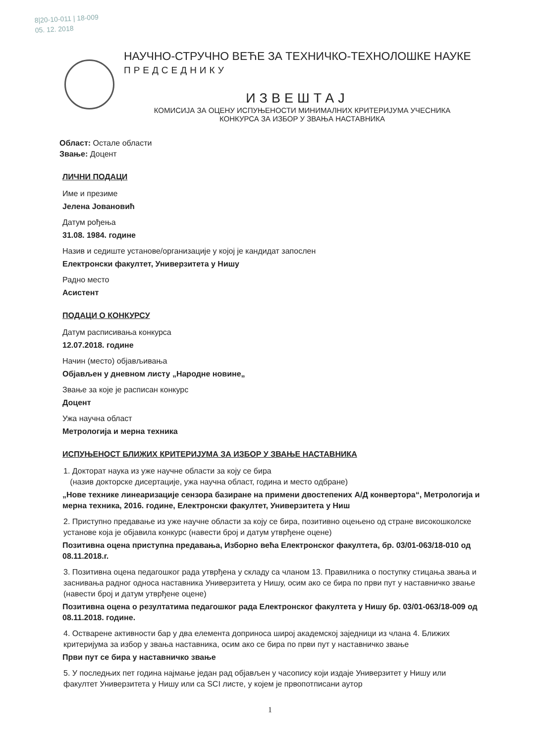8|20-10-011 | 18-009
05. 12. 2018
НАУЧНО-СТРУЧНО ВЕЋЕ ЗА ТЕХНИЧКО-ТЕХНОЛОШКЕ НАУКЕ
ПРЕДСЕДНИКУ
ИЗВЕШТАЈ
КОМИСИЈА ЗА ОЦЕНУ ИСПУЊЕНОСТИ МИНИМАЛНИХ КРИТЕРИЈУМА УЧЕСНИКА
КОНКУРСА ЗА ИЗБОР У ЗВАЊА НАСТАВНИКА
Област: Остале области
Звање: Доцент
ЛИЧНИ ПОДАЦИ
Име и презиме
Јелена Јовановић
Датум рођења
31.08. 1984. године
Назив и седиште установе/организације у којој је кандидат запослен
Електронски факултет, Универзитета у Нишу
Радно место
Асистент
ПОДАЦИ О КОНКУРСУ
Датум расписивања конкурса
12.07.2018. године
Начин (место) објављивања
Објављен у дневном листу „Народне новине„
Звање за које је расписан конкурс
Доцент
Ужа научна област
Метрологија и мерна техника
ИСПУЊЕНОСТ БЛИЖИХ КРИТЕРИЈУМА ЗА ИЗБОР У ЗВАЊЕ НАСТАВНИКА
1. Докторат наука из уже научне области за коју се бира
(назив докторске дисертације, ужа научна област, година и место одбране)
„Нове технике линеаризације сензора базиране на примени двостепених А/Д конвертора“, Метрологија и мерна техника, 2016. године, Електронски факултет, Универзитета у Ниш
2. Приступно предавање из уже научне области за коју се бира, позитивно оцењено од стране високошколске установе која је објавила конкурс (навести број и датум утврђене оцене)
Позитивна оцена приступна предавања, Изборно већа Електронског факултета, бр. 03/01-063/18-010 од 08.11.2018.г.
3. Позитивна оцена педагошког рада утврђена у складу са чланом 13. Правилника о поступку стицања звања и заснивања радног односа наставника Универзитета у Нишу, осим ако се бира по први пут у наставничко звање (навести број и датум утврђене оцене)
Позитивна оцена о резултатима педагошког рада Електронског факултета у Нишу бр. 03/01-063/18-009 од 08.11.2018. године.
4. Остварене активности бар у два елемента доприноса широј академској заједници из члана 4. Ближих критеријума за избор у звања наставника, осим ако се бира по први пут у наставничко звање
Први пут се бира у наставничко звање
5. У последњих пет година најмање један рад објављен у часопису који издаје Универзитет у Нишу или факултет Универзитета у Нишу или са SCI листе, у којем је првопотписани аутор
1